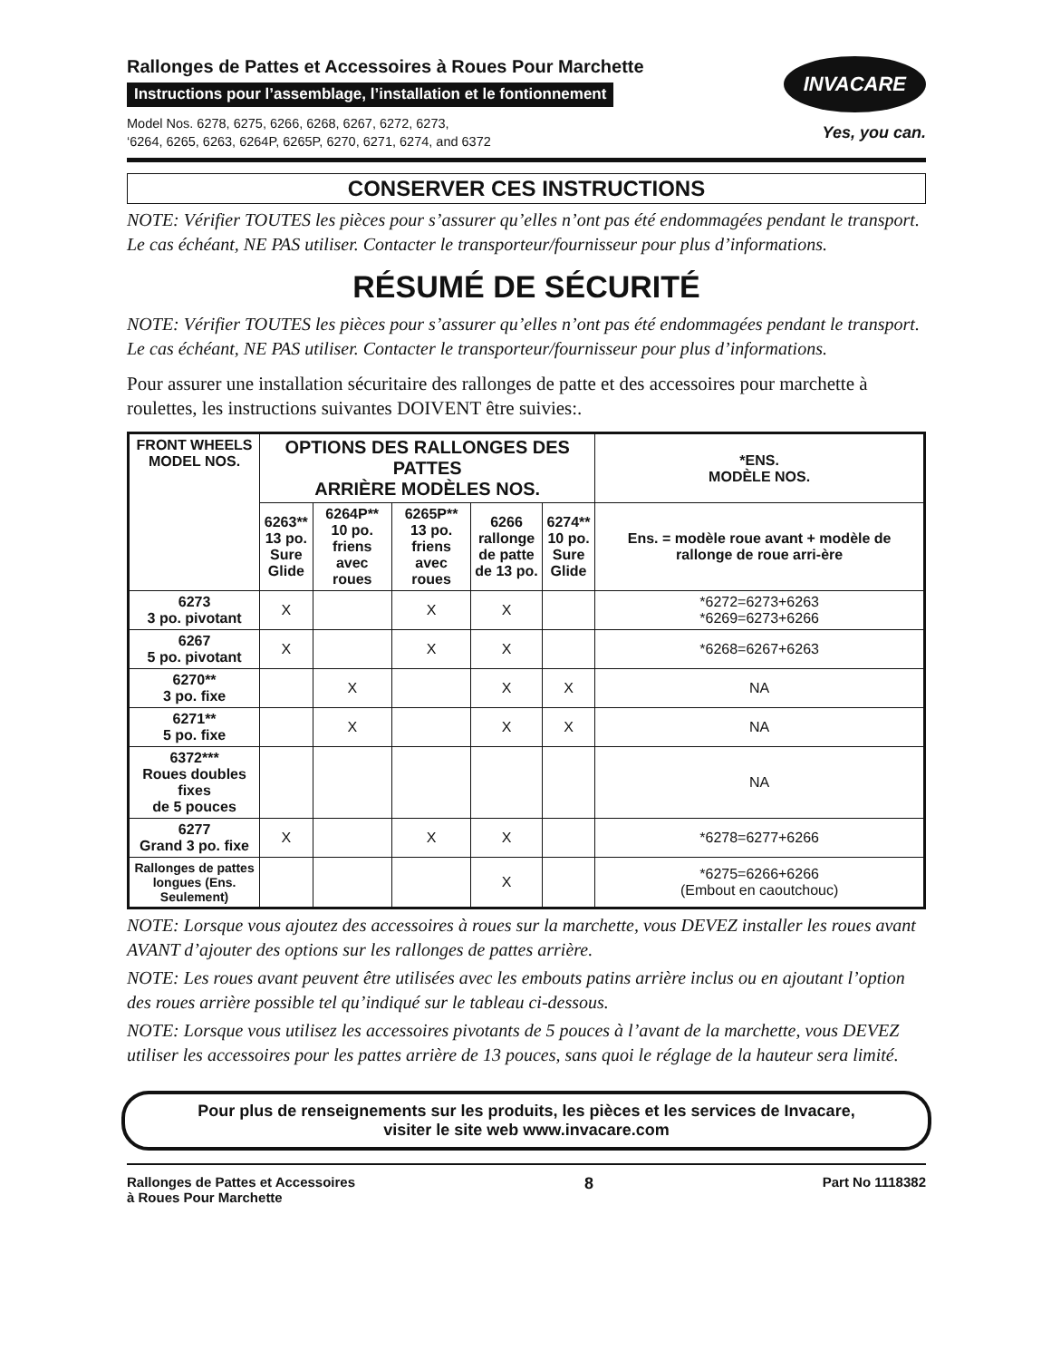Rallonges de Pattes et Accessoires à Roues Pour Marchette
Instructions pour l’assemblage, l’installation et le fontionnement
Model Nos. 6278, 6275, 6266, 6268, 6267, 6272, 6273,
‘6264, 6265, 6263, 6264P, 6265P, 6270, 6271, 6274, and 6372
INVACARE
Yes, you can.
CONSERVER CES INSTRUCTIONS
NOTE: Vérifier TOUTES les pièces pour s’assurer qu’elles n’ont pas été endommagées pendant le transport. Le cas échéant, NE PAS utiliser. Contacter le transporteur/fournisseur pour plus d’informations.
RÉSUMÉ DE SÉCURITÉ
NOTE: Vérifier TOUTES les pièces pour s’assurer qu’elles n’ont pas été endommagées pendant le transport. Le cas échéant, NE PAS utiliser. Contacter le transporteur/fournisseur pour plus d’informations.
Pour assurer une installation sécuritaire des rallonges de patte et des accessoires pour marchette à roulettes, les instructions suivantes DOIVENT être suivies:.
| FRONT WHEELS MODEL NOS. | OPTIONS DES RALLONGES DES PATTES ARRIÈRE MODÈLES NOS. | | | | | *ENS. MODÈLE NOS. |
| --- | --- | --- | --- | --- | --- | --- |
| | 6263** 13 po. Sure Glide | 6264P** 10 po. friens avec roues | 6265P** 13 po. friens avec roues | 6266 rallonge de patte de 13 po. | 6274** 10 po. Sure Glide | Ens. = modèle roue avant + modèle de rallonge de roue arri-ère |
| 6273 3 po. pivotant | X | | X | X | | *6272=6273+6263 *6269=6273+6266 |
| 6267 5 po. pivotant | X | | X | X | | *6268=6267+6263 |
| 6270** 3 po. fixe | | X | | X | X | NA |
| 6271** 5 po. fixe | | X | | X | X | NA |
| 6372*** Roues doubles fixes de 5 pouces | | | | | | NA |
| 6277 Grand 3 po. fixe | X | | X | X | | *6278=6277+6266 |
| Rallonges de pattes longues (Ens. Seulement) | | | | X | | *6275=6266+6266 (Embout en caoutchouc) |
NOTE: Lorsque vous ajoutez des accessoires à roues sur la marchette, vous DEVEZ installer les roues avant AVANT d’ajouter des options sur les rallonges de pattes arrière.
NOTE: Les roues avant peuvent être utilisées avec les embouts patins arrière inclus ou en ajoutant l’option des roues arrière possible tel qu’indiqué sur le tableau ci-dessous.
NOTE: Lorsque vous utilisez les accessoires pivotants de 5 pouces à l’avant de la marchette, vous DEVEZ utiliser les accessoires pour les pattes arrière de 13 pouces, sans quoi le réglage de la hauteur sera limité.
Pour plus de renseignements sur les produits, les pièces et les services de Invacare,
visiter le site web www.invacare.com
Rallonges de Pattes et Accessoires
à Roues Pour Marchette
8
Part No 1118382